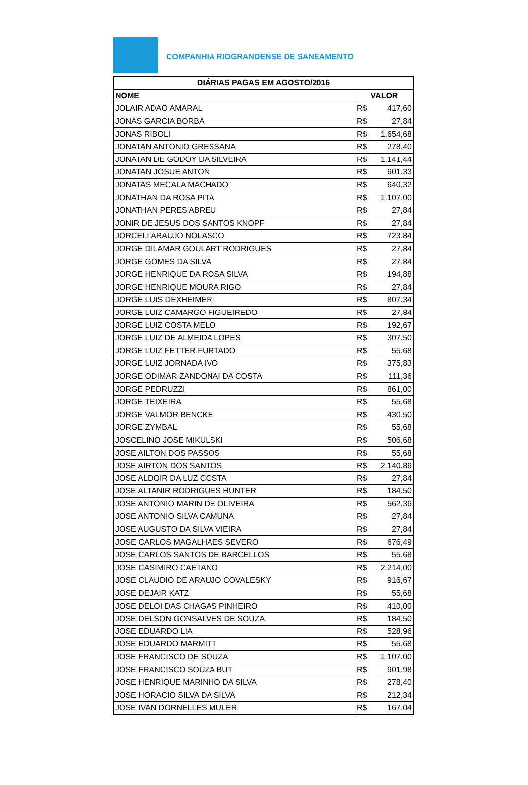COMPANHIA RIOGRANDENSE DE SANEAMENTO
| DIÁRIAS PAGAS EM AGOSTO/2016 | |
| --- | --- |
| NOME | VALOR |
| JOLAIR ADAO AMARAL | R$ 417,60 |
| JONAS GARCIA BORBA | R$ 27,84 |
| JONAS RIBOLI | R$ 1.654,68 |
| JONATAN ANTONIO GRESSANA | R$ 278,40 |
| JONATAN DE GODOY DA SILVEIRA | R$ 1.141,44 |
| JONATAN JOSUE ANTON | R$ 601,33 |
| JONATAS MECALA MACHADO | R$ 640,32 |
| JONATHAN DA ROSA PITA | R$ 1.107,00 |
| JONATHAN PERES ABREU | R$ 27,84 |
| JONIR DE JESUS DOS SANTOS KNOPF | R$ 27,84 |
| JORCELI ARAUJO NOLASCO | R$ 723,84 |
| JORGE DILAMAR GOULART RODRIGUES | R$ 27,84 |
| JORGE GOMES DA SILVA | R$ 27,84 |
| JORGE HENRIQUE DA ROSA SILVA | R$ 194,88 |
| JORGE HENRIQUE MOURA RIGO | R$ 27,84 |
| JORGE LUIS DEXHEIMER | R$ 807,34 |
| JORGE LUIZ CAMARGO FIGUEIREDO | R$ 27,84 |
| JORGE LUIZ COSTA MELO | R$ 192,67 |
| JORGE LUIZ DE ALMEIDA LOPES | R$ 307,50 |
| JORGE LUIZ FETTER FURTADO | R$ 55,68 |
| JORGE LUIZ JORNADA IVO | R$ 375,83 |
| JORGE ODIMAR ZANDONAI DA COSTA | R$ 111,36 |
| JORGE PEDRUZZI | R$ 861,00 |
| JORGE TEIXEIRA | R$ 55,68 |
| JORGE VALMOR BENCKE | R$ 430,50 |
| JORGE ZYMBAL | R$ 55,68 |
| JOSCELINO JOSE MIKULSKI | R$ 506,68 |
| JOSE AILTON DOS PASSOS | R$ 55,68 |
| JOSE AIRTON DOS SANTOS | R$ 2.140,86 |
| JOSE ALDOIR DA LUZ COSTA | R$ 27,84 |
| JOSE ALTANIR RODRIGUES HUNTER | R$ 184,50 |
| JOSE ANTONIO MARIN DE OLIVEIRA | R$ 562,36 |
| JOSE ANTONIO SILVA CAMUNA | R$ 27,84 |
| JOSE AUGUSTO DA SILVA VIEIRA | R$ 27,84 |
| JOSE CARLOS MAGALHAES SEVERO | R$ 676,49 |
| JOSE CARLOS SANTOS DE BARCELLOS | R$ 55,68 |
| JOSE CASIMIRO CAETANO | R$ 2.214,00 |
| JOSE CLAUDIO DE ARAUJO COVALESKY | R$ 916,67 |
| JOSE DEJAIR KATZ | R$ 55,68 |
| JOSE DELOI DAS CHAGAS PINHEIRO | R$ 410,00 |
| JOSE DELSON GONSALVES DE SOUZA | R$ 184,50 |
| JOSE EDUARDO LIA | R$ 528,96 |
| JOSE EDUARDO MARMITT | R$ 55,68 |
| JOSE FRANCISCO DE SOUZA | R$ 1.107,00 |
| JOSE FRANCISCO SOUZA BUT | R$ 901,98 |
| JOSE HENRIQUE MARINHO DA SILVA | R$ 278,40 |
| JOSE HORACIO SILVA DA SILVA | R$ 212,34 |
| JOSE IVAN DORNELLES MULER | R$ 167,04 |